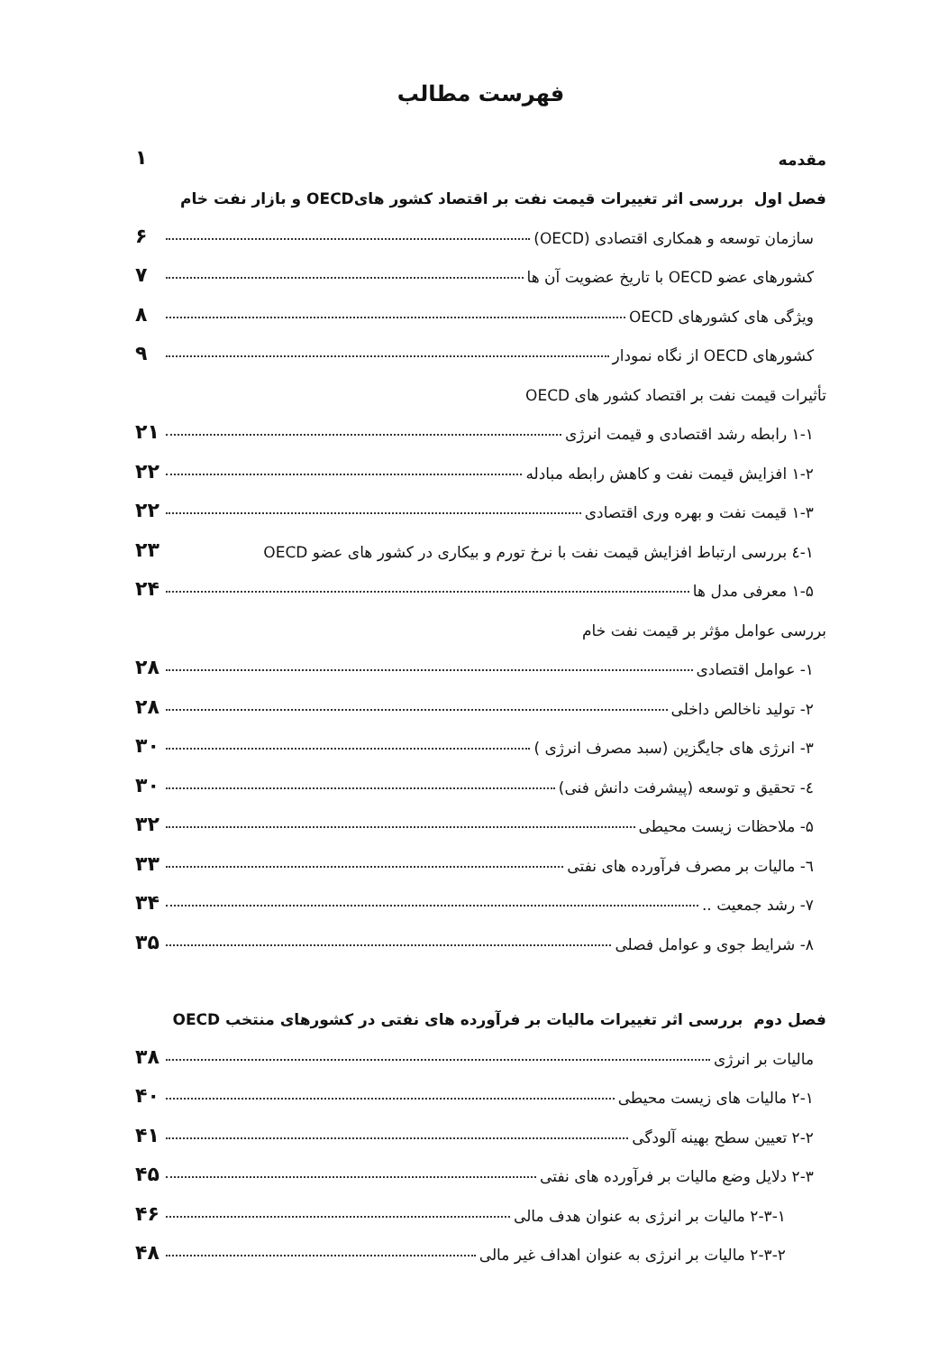فهرست مطالب
مقدمه ۱
فصل اول بررسی اثر تغییرات قیمت نفت بر اقتصاد کشور هایOECD و بازار نفت خام
سازمان توسعه و همکاری اقتصادی (OECD) ۶
کشورهای عضو OECD با تاریخ عضویت آن ها ۷
ویژگی های کشورهای OECD ۸
کشورهای OECD از نگاه نمودار ۹
تأثیرات قیمت نفت بر اقتصاد کشور های OECD
۱-۱ رابطه رشد اقتصادی و قیمت انرژی ۲۱
۱-۲ افزایش قیمت نفت و کاهش رابطه مبادله ۲۲
۱-۳ قیمت نفت و بهره وری اقتصادی ۲۲
۱-٤ بررسی ارتباط افزایش قیمت نفت با نرخ تورم و بیکاری در کشور های عضو OECD ۲۳
۱-۵ معرفی مدل ها ۲۴
بررسی عوامل مؤثر بر قیمت نفت خام
۱- عوامل اقتصادی ۲۸
۲- تولید ناخالص داخلی ۲۸
۳- انرژی های جایگزین (سبد مصرف انرژی ) ۳۰
٤- تحقیق و توسعه (پیشرفت دانش فنی) ۳۰
۵- ملاحظات زیست محیطی ۳۲
٦- مالیات بر مصرف فرآورده های نفتی ۳۳
۷- رشد جمعیت .. ۳۴
۸- شرایط جوی و عوامل فصلی ۳۵
فصل دوم بررسی اثر تغییرات مالیات بر فرآورده های نفتی در کشورهای منتخب OECD
مالیات بر انرژی ۳۸
۲-۱ مالیات های زیست محیطی ۴۰
۲-۲ تعیین سطح بهینه آلودگی ۴۱
۲-۳ دلایل وضع مالیات بر فرآورده های نفتی ۴۵
۲-۳-۱ مالیات بر انرژی به عنوان هدف مالی ۴۶
۲-۳-۲ مالیات بر انرژی به عنوان اهداف غیر مالی ۴۸